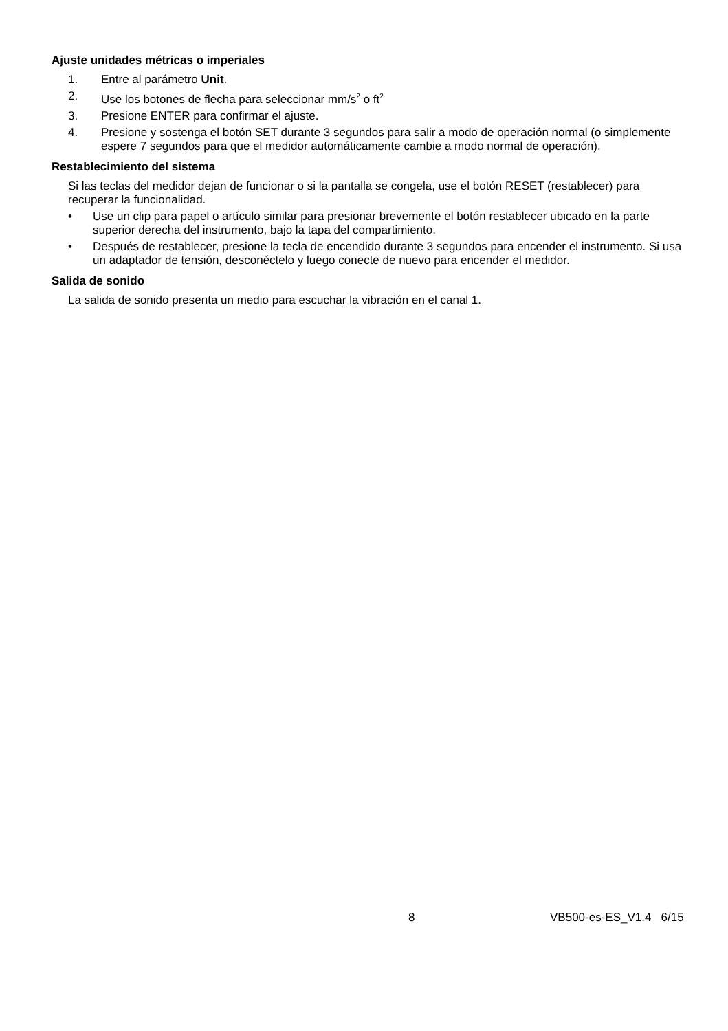Ajuste unidades métricas o imperiales
1. Entre al parámetro Unit.
2. Use los botones de flecha para seleccionar mm/s<sup>2</sup> o ft<sup>2</sup>
3. Presione ENTER para confirmar el ajuste.
4. Presione y sostenga el botón SET durante 3 segundos para salir a modo de operación normal (o simplemente espere 7 segundos para que el medidor automáticamente cambie a modo normal de operación).
Restablecimiento del sistema
Si las teclas del medidor dejan de funcionar o si la pantalla se congela, use el botón RESET (restablecer) para recuperar la funcionalidad.
• Use un clip para papel o artículo similar para presionar brevemente el botón restablecer ubicado en la parte superior derecha del instrumento, bajo la tapa del compartimiento.
• Después de restablecer, presione la tecla de encendido durante 3 segundos para encender el instrumento. Si usa un adaptador de tensión, desconéctelo y luego conecte de nuevo para encender el medidor.
Salida de sonido
La salida de sonido presenta un medio para escuchar la vibración en el canal 1.
8 VB500-es-ES_V1.4 6/15